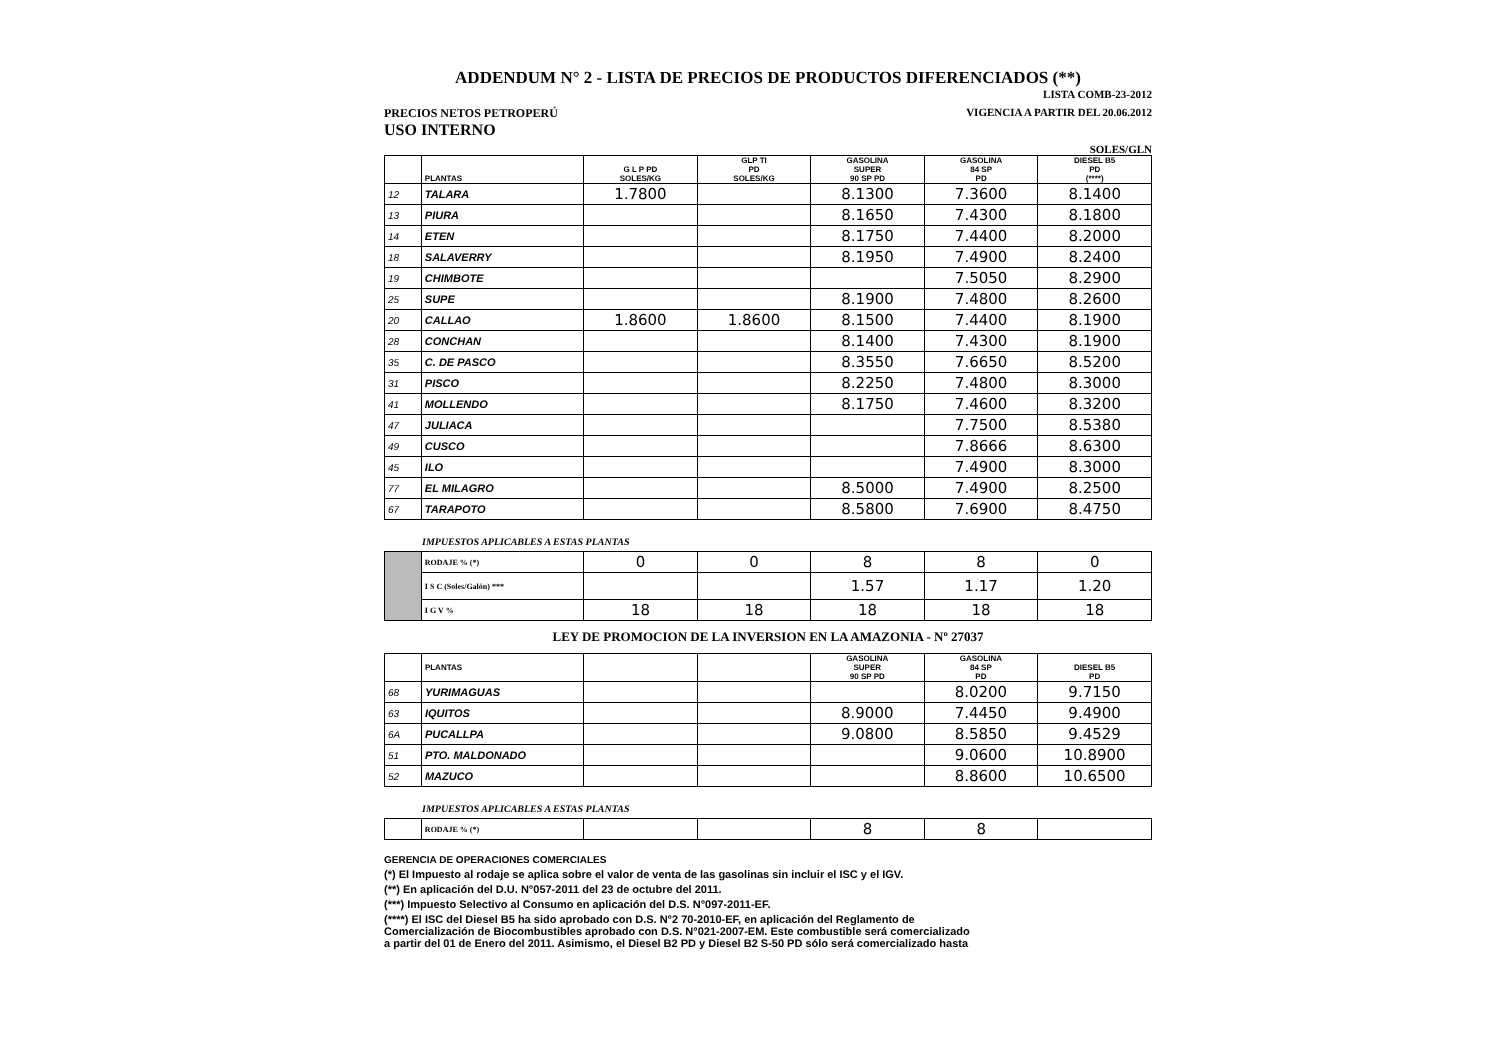ADDENDUM N° 2 - LISTA DE PRECIOS DE PRODUCTOS DIFERENCIADOS (**)
LISTA COMB-23-2012
PRECIOS NETOS PETROPERÚ VIGENCIA A PARTIR DEL 20.06.2012
USO INTERNO
SOLES/GLN
| | PLANTAS | G L P PD SOLES/KG | GLP TI PD SOLES/KG | GASOLINA SUPER 90 SP PD | GASOLINA 84 SP PD | DIESEL B5 PD (****) |
| --- | --- | --- | --- | --- | --- | --- |
| 12 | TALARA | 1.7800 | | 8.1300 | 7.3600 | 8.1400 |
| 13 | PIURA | | | 8.1650 | 7.4300 | 8.1800 |
| 14 | ETEN | | | 8.1750 | 7.4400 | 8.2000 |
| 18 | SALAVERRY | | | 8.1950 | 7.4900 | 8.2400 |
| 19 | CHIMBOTE | | | | 7.5050 | 8.2900 |
| 25 | SUPE | | | 8.1900 | 7.4800 | 8.2600 |
| 20 | CALLAO | 1.8600 | 1.8600 | 8.1500 | 7.4400 | 8.1900 |
| 28 | CONCHAN | | | 8.1400 | 7.4300 | 8.1900 |
| 35 | C. DE PASCO | | | 8.3550 | 7.6650 | 8.5200 |
| 31 | PISCO | | | 8.2250 | 7.4800 | 8.3000 |
| 41 | MOLLENDO | | | 8.1750 | 7.4600 | 8.3200 |
| 47 | JULIACA | | | | 7.7500 | 8.5380 |
| 49 | CUSCO | | | | 7.8666 | 8.6300 |
| 45 | ILO | | | | 7.4900 | 8.3000 |
| 77 | EL MILAGRO | | | 8.5000 | 7.4900 | 8.2500 |
| 67 | TARAPOTO | | | 8.5800 | 7.6900 | 8.4750 |
IMPUESTOS APLICABLES A ESTAS PLANTAS
| | RODAJE % (*) | 0 | 0 | 8 | 8 | 0 |
| | I S C (Soles/Galón) *** | | | 1.57 | 1.17 | 1.20 |
| | I G V % | 18 | 18 | 18 | 18 | 18 |
LEY DE PROMOCION DE LA INVERSION EN LA AMAZONIA - Nº 27037
| | PLANTAS | | | GASOLINA SUPER 90 SP PD | GASOLINA 84 SP PD | DIESEL B5 PD |
| --- | --- | --- | --- | --- | --- | --- |
| 68 | YURIMAGUAS | | | | 8.0200 | 9.7150 |
| 63 | IQUITOS | | | 8.9000 | 7.4450 | 9.4900 |
| 6A | PUCALLPA | | | 9.0800 | 8.5850 | 9.4529 |
| 51 | PTO. MALDONADO | | | | 9.0600 | 10.8900 |
| 52 | MAZUCO | | | | 8.8600 | 10.6500 |
IMPUESTOS APLICABLES A ESTAS PLANTAS
| | RODAJE % (*) | | | 8 | 8 | |
GERENCIA DE OPERACIONES COMERCIALES
(*) El Impuesto al rodaje se aplica sobre el valor de venta de las gasolinas sin incluir el ISC y el IGV.
(**) En aplicación del D.U. N°057-2011 del 23 de octubre del 2011.
(***) Impuesto Selectivo al Consumo en aplicación del D.S. N°097-2011-EF.
(****) El ISC del Diesel B5 ha sido aprobado con D.S. N°2 70-2010-EF, en aplicación del Reglamento de
Comercialización de Biocombustibles aprobado con D.S. N°021-2007-EM. Este combustible será comercializado
a partir del 01 de Enero del 2011. Asimismo, el Diesel B2 PD y Diesel B2 S-50 PD sólo será comercializado hasta